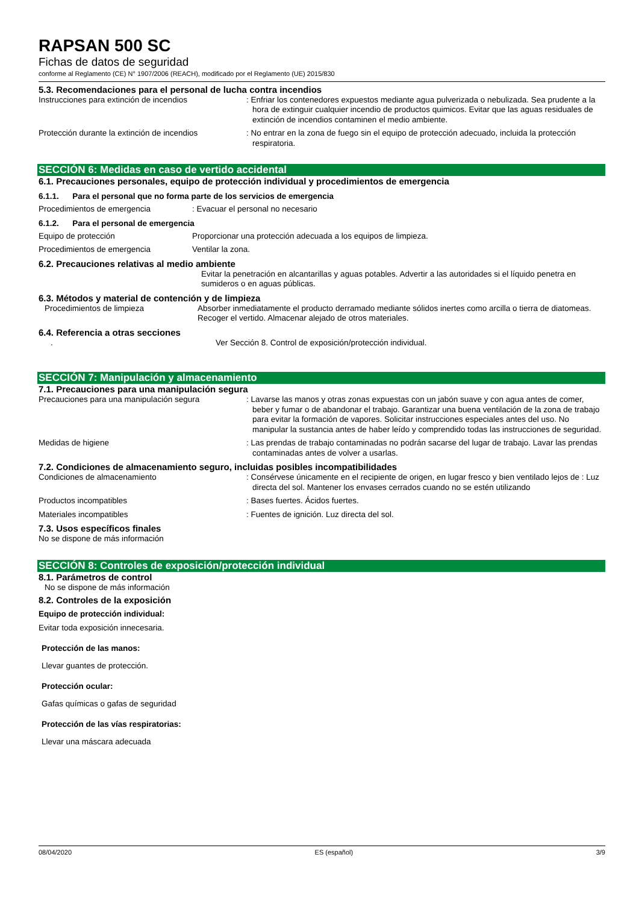RAPSAN 500 SC
Fichas de datos de seguridad
conforme al Reglamento (CE) N° 1907/2006 (REACH), modificado por el Reglamento (UE) 2015/830
5.3. Recomendaciones para el personal de lucha contra incendios
Instrucciones para extinción de incendios : Enfriar los contenedores expuestos mediante agua pulverizada o nebulizada. Sea prudente a la hora de extinguir cualquier incendio de productos quimicos. Evitar que las aguas residuales de extinción de incendios contaminen el medio ambiente.
Protección durante la extinción de incendios
: No entrar en la zona de fuego sin el equipo de protección adecuado, incluida la protección respiratoria.
SECCIÓN 6: Medidas en caso de vertido accidental
6.1. Precauciones personales, equipo de protección individual y procedimientos de emergencia
6.1.1. Para el personal que no forma parte de los servicios de emergencia
Procedimientos de emergencia : Evacuar el personal no necesario
6.1.2. Para el personal de emergencia
Equipo de protección Proporcionar una protección adecuada a los equipos de limpieza.
Procedimientos de emergencia Ventilar la zona.
6.2. Precauciones relativas al medio ambiente
Evitar la penetración en alcantarillas y aguas potables. Advertir a las autoridades si el líquido penetra en sumideros o en aguas públicas.
6.3. Métodos y material de contención y de limpieza
Procedimientos de limpieza Absorber inmediatamente el producto derramado mediante sólidos inertes como arcilla o tierra de diatomeas. Recoger el vertido. Almacenar alejado de otros materiales.
6.4. Referencia a otras secciones
. Ver Sección 8. Control de exposición/protección individual.
SECCIÓN 7: Manipulación y almacenamiento
7.1. Precauciones para una manipulación segura
Precauciones para una manipulación segura : Lavarse las manos y otras zonas expuestas con un jabón suave y con agua antes de comer, beber y fumar o de abandonar el trabajo. Garantizar una buena ventilación de la zona de trabajo para evitar la formación de vapores. Solicitar instrucciones especiales antes del uso. No manipular la sustancia antes de haber leído y comprendido todas las instrucciones de seguridad.
Medidas de higiene : Las prendas de trabajo contaminadas no podrán sacarse del lugar de trabajo. Lavar las prendas contaminadas antes de volver a usarlas.
7.2. Condiciones de almacenamiento seguro, incluidas posibles incompatibilidades
Condiciones de almacenamiento : Consérvese únicamente en el recipiente de origen, en lugar fresco y bien ventilado lejos de : Luz directa del sol. Mantener los envases cerrados cuando no se estén utilizando
Productos incompatibles : Bases fuertes. Ácidos fuertes.
Materiales incompatibles : Fuentes de ignición. Luz directa del sol.
7.3. Usos específicos finales
No se dispone de más información
SECCIÓN 8: Controles de exposición/protección individual
8.1. Parámetros de control
No se dispone de más información
8.2. Controles de la exposición
Equipo de protección individual:
Evitar toda exposición innecesaria.
Protección de las manos:
Llevar guantes de protección.
Protección ocular:
Gafas químicas o gafas de seguridad
Protección de las vías respiratorias:
Llevar una máscara adecuada
08/04/2020 ES (español) 3/9